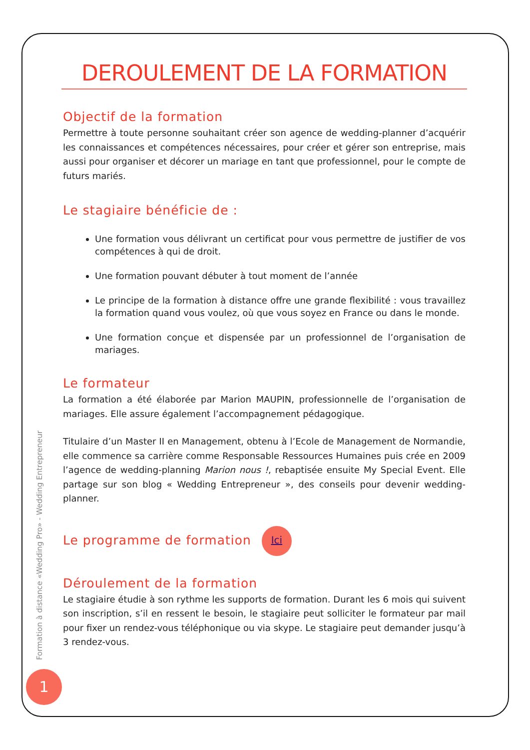Formation à distance «Wedding Pro» - Wedding Entrepreneur
1
DEROULEMENT DE LA FORMATION
Objectif de la formation
Permettre à toute personne souhaitant créer son agence de wedding-planner d’acquérir les connaissances et compétences nécessaires, pour créer et gérer son entreprise, mais aussi pour organiser et décorer un mariage en tant que professionnel, pour le compte de futurs mariés.
Le stagiaire bénéficie de :
Une formation vous délivrant un certificat pour vous permettre de justifier de vos compétences à qui de droit.
Une formation pouvant débuter à tout moment de l’année
Le principe de la formation à distance offre une grande flexibilité : vous travaillez la formation quand vous voulez, où que vous soyez en France ou dans le monde.
Une formation conçue et dispensée par un professionnel de l’organisation de mariages.
Le formateur
La formation a été élaborée par Marion MAUPIN, professionnelle de l’organisation de mariages. Elle assure également l’accompagnement pédagogique.
Titulaire d’un Master II en Management, obtenu à l’Ecole de Management de Normandie, elle commence sa carrière comme Responsable Ressources Humaines puis crée en 2009 l’agence de wedding-planning Marion nous !, rebaptisée ensuite My Special Event. Elle partage sur son blog « Wedding Entrepreneur », des conseils pour devenir wedding-planner.
Le programme de formation Ici
Déroulement de la formation
Le stagiaire étudie à son rythme les supports de formation. Durant les 6 mois qui suivent son inscription, s’il en ressent le besoin, le stagiaire peut solliciter le formateur par mail pour fixer un rendez-vous téléphonique ou via skype. Le stagiaire peut demander jusqu’à 3 rendez-vous.